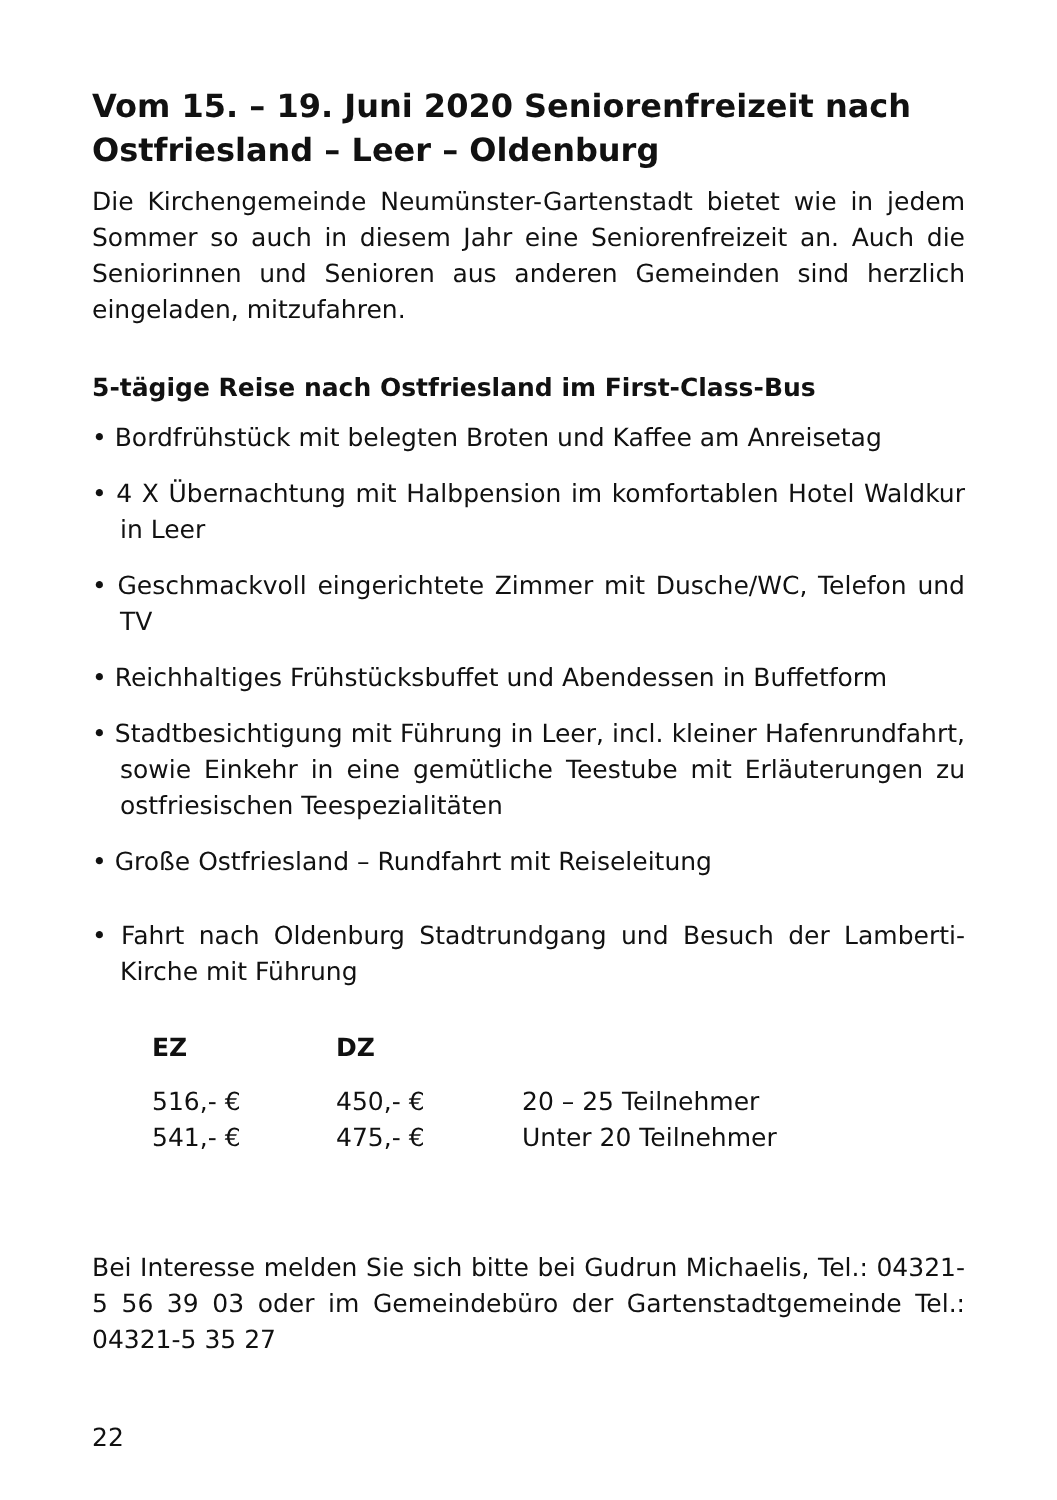Vom 15. – 19. Juni 2020 Seniorenfreizeit nach Ostfriesland – Leer – Oldenburg
Die Kirchengemeinde Neumünster-Gartenstadt bietet wie in jedem Sommer so auch in diesem Jahr eine Seniorenfreizeit an. Auch die Seniorinnen und Senioren aus anderen Gemeinden sind herzlich eingeladen, mitzufahren.
5-tägige Reise nach Ostfriesland im First-Class-Bus
• Bordfrühstück mit belegten Broten und Kaffee am Anreisetag
• 4 X Übernachtung mit Halbpension im komfortablen Hotel Waldkur in Leer
• Geschmackvoll eingerichtete Zimmer mit Dusche/WC, Telefon und TV
• Reichhaltiges Frühstücksbuffet und Abendessen in Buffetform
• Stadtbesichtigung mit Führung in Leer, incl. kleiner Hafenrundfahrt, sowie Einkehr in eine gemütliche Teestube mit Erläuterungen zu ostfriesischen Teespezialitäten
• Große Ostfriesland – Rundfahrt mit Reiseleitung
• Fahrt nach Oldenburg Stadtrundgang und Besuch der Lamberti-Kirche mit Führung
| EZ | DZ | |
| --- | --- | --- |
| 516,- € | 450,- € | 20 – 25 Teilnehmer |
| 541,- € | 475,- € | Unter 20 Teilnehmer |
Bei Interesse melden Sie sich bitte bei Gudrun Michaelis, Tel.: 04321-5 56 39 03 oder im Gemeindebüro der Gartenstadtgemeinde Tel.: 04321-5 35 27
22